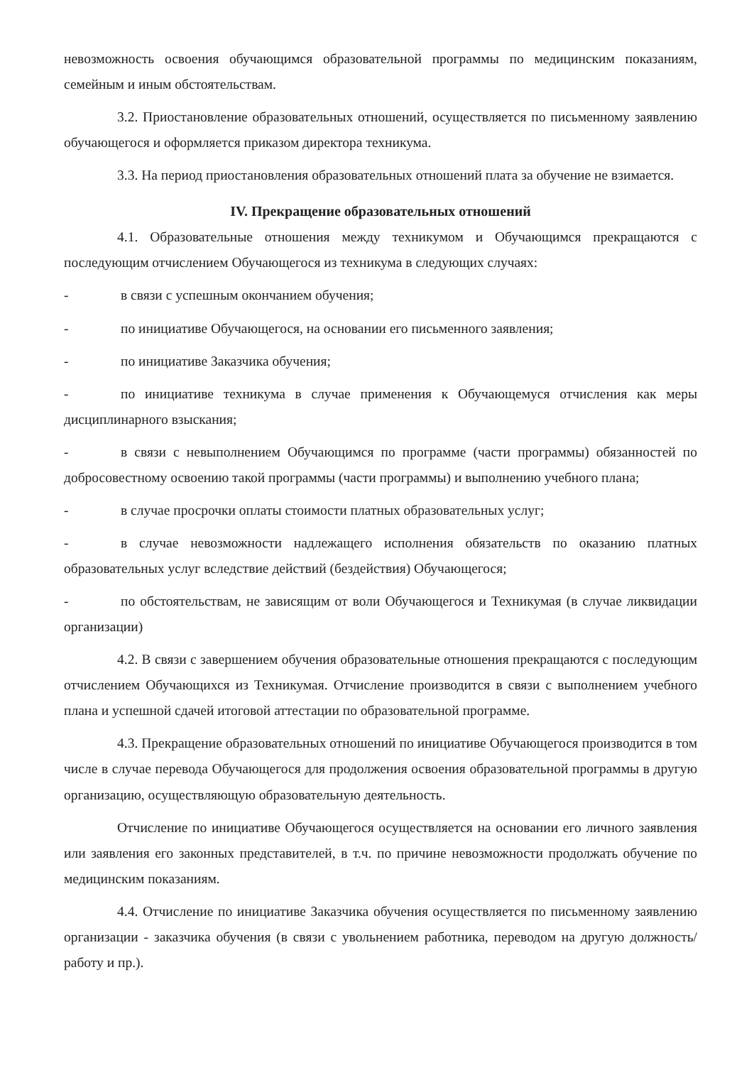невозможность освоения обучающимся образовательной программы по медицинским показаниям, семейным и иным обстоятельствам.
3.2. Приостановление образовательных отношений, осуществляется по письменному заявлению обучающегося и оформляется приказом директора техникума.
3.3. На период приостановления образовательных отношений плата за обучение не взимается.
IV. Прекращение образовательных отношений
4.1. Образовательные отношения между техникумом и Обучающимся прекращаются с последующим отчислением Обучающегося из техникума в следующих случаях:
- в связи с успешным окончанием обучения;
- по инициативе Обучающегося, на основании его письменного заявления;
- по инициативе Заказчика обучения;
- по инициативе техникума в случае применения к Обучающемуся отчисления как меры дисциплинарного взыскания;
- в связи с невыполнением Обучающимся по программе (части программы) обязанностей по добросовестному освоению такой программы (части программы) и выполнению учебного плана;
- в случае просрочки оплаты стоимости платных образовательных услуг;
- в случае невозможности надлежащего исполнения обязательств по оказанию платных образовательных услуг вследствие действий (бездействия) Обучающегося;
- по обстоятельствам, не зависящим от воли Обучающегося и Техникумая (в случае ликвидации организации)
4.2. В связи с завершением обучения образовательные отношения прекращаются с последующим отчислением Обучающихся из Техникумая. Отчисление производится в связи с выполнением учебного плана и успешной сдачей итоговой аттестации по образовательной программе.
4.3. Прекращение образовательных отношений по инициативе Обучающегося производится в том числе в случае перевода Обучающегося для продолжения освоения образовательной программы в другую организацию, осуществляющую образовательную деятельность.
Отчисление по инициативе Обучающегося осуществляется на основании его личного заявления или заявления его законных представителей, в т.ч. по причине невозможности продолжать обучение по медицинским показаниям.
4.4. Отчисление по инициативе Заказчика обучения осуществляется по письменному заявлению организации - заказчика обучения (в связи с увольнением работника, переводом на другую должность/работу и пр.).